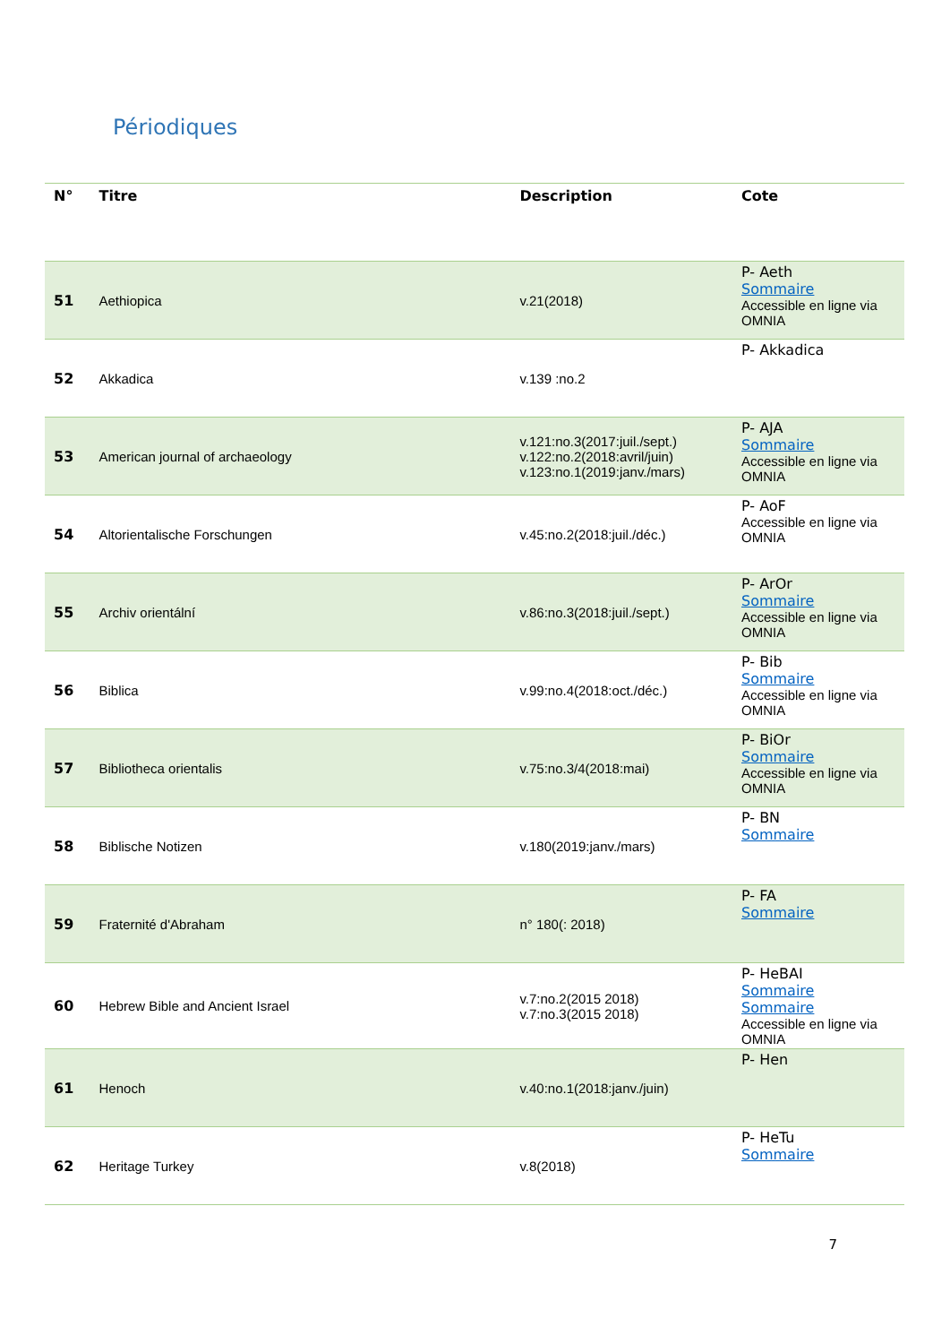Périodiques
| N° | Titre | Description | Cote |
| --- | --- | --- | --- |
| 51 | Aethiopica | v.21(2018) | P- Aeth Sommaire Accessible en ligne via OMNIA |
| 52 | Akkadica | v.139 :no.2 | P- Akkadica |
| 53 | American journal of archaeology | v.121:no.3(2017:juil./sept.) v.122:no.2(2018:avril/juin) v.123:no.1(2019:janv./mars) | P- AJA Sommaire Accessible en ligne via OMNIA |
| 54 | Altorientalische Forschungen | v.45:no.2(2018:juil./déc.) | P- AoF Accessible en ligne via OMNIA |
| 55 | Archiv orientální | v.86:no.3(2018:juil./sept.) | P- ArOr Sommaire Accessible en ligne via OMNIA |
| 56 | Biblica | v.99:no.4(2018:oct./déc.) | P- Bib Sommaire Accessible en ligne via OMNIA |
| 57 | Bibliotheca orientalis | v.75:no.3/4(2018:mai) | P- BiOr Sommaire Accessible en ligne via OMNIA |
| 58 | Biblische Notizen | v.180(2019:janv./mars) | P- BN Sommaire |
| 59 | Fraternité d'Abraham | n° 180(: 2018) | P- FA Sommaire |
| 60 | Hebrew Bible and Ancient Israel | v.7:no.2(2015 2018) v.7:no.3(2015 2018) | P- HeBAI Sommaire Sommaire Accessible en ligne via OMNIA |
| 61 | Henoch | v.40:no.1(2018:janv./juin) | P- Hen |
| 62 | Heritage Turkey | v.8(2018) | P- HeTu Sommaire |
7